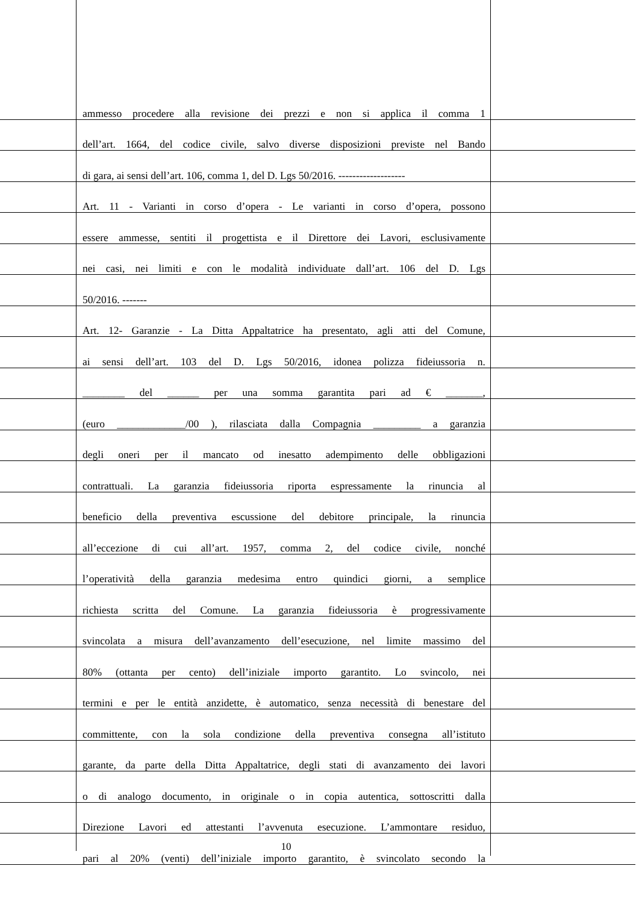ammesso procedere alla revisione dei prezzi e non si applica il comma 1
dell’art. 1664, del codice civile, salvo diverse disposizioni previste nel Bando
di gara, ai sensi dell’art. 106, comma 1, del D. Lgs 50/2016. -------------------
Art. 11 - Varianti in corso d’opera - Le varianti in corso d’opera, possono
essere ammesse, sentiti il progettista e il Direttore dei Lavori, esclusivamente
nei casi, nei limiti e con le modalità individuate dall’art. 106 del D. Lgs
50/2016. -------
Art. 12- Garanzie - La Ditta Appaltatrice ha presentato, agli atti del Comune,
ai sensi dell’art. 103 del D. Lgs 50/2016, idonea polizza fideiussoria n.
________ del ______ per una somma garantita pari ad € _______,
(euro _____________/00 ), rilasciata dalla Compagnia _________ a garanzia
degli oneri per il mancato od inesatto adempimento delle obbligazioni
contrattuali. La garanzia fideiussoria riporta espressamente la rinuncia al
beneficio della preventiva escussione del debitore principale, la rinuncia
all’eccezione di cui all’art. 1957, comma 2, del codice civile, nonché
l’operatività della garanzia medesima entro quindici giorni, a semplice
richiesta scritta del Comune. La garanzia fideiussoria è progressivamente
svincolata a misura dell’avanzamento dell’esecuzione, nel limite massimo del
80% (ottanta per cento) dell’iniziale importo garantito. Lo svincolo, nei
termini e per le entità anzidette, è automatico, senza necessità di benestare del
committente, con la sola condizione della preventiva consegna all’istituto
garante, da parte della Ditta Appaltatrice, degli stati di avanzamento dei lavori
o di analogo documento, in originale o in copia autentica, sottoscritti dalla
Direzione Lavori ed attestanti l’avvenuta esecuzione. L’ammontare residuo,
pari al 20% (venti) dell’iniziale importo garantito, è svincolato secondo la
10